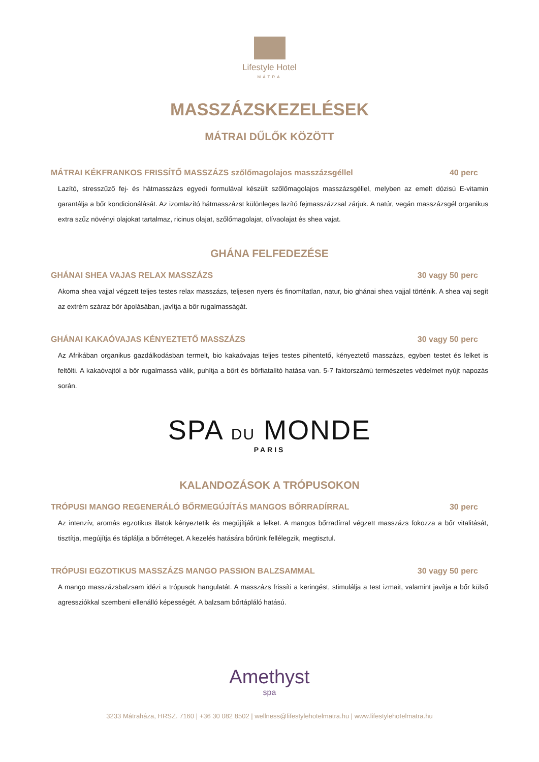Lifestyle Hotel
MÁTRA
MASSZÁZSKEZELÉSEK
MÁTRAI DŰLŐK KÖZÖTT
MÁTRAI KÉKFRANKOS FRISSÍTŐ MASSZÁZS szőlőmagolajos masszázsgéllel 40 perc
Lazító, stresszűző fej- és hátmasszázs egyedi formulával készült szőlőmagolajos masszázsgéllel, melyben az emelt dózisú E-vitamin garantálja a bőr kondicionálását. Az izomlazító hátmasszázst különleges lazító fejmasszázzsal zárjuk. A natúr, vegán masszázsgél organikus extra szűz növényi olajokat tartalmaz, ricinus olajat, szőlőmagolajat, olívaolajat és shea vajat.
GHÁNA FELFEDEZÉSE
GHÁNAI SHEA VAJAS RELAX MASSZÁZS 30 vagy 50 perc
Akoma shea vajjal végzett teljes testes relax masszázs, teljesen nyers és finomítatlan, natur, bio ghánai shea vajjal történik. A shea vaj segít az extrém száraz bőr ápolásában, javítja a bőr rugalmasságát.
GHÁNAI KAKAÓVAJAS KÉNYEZTETŐ MASSZÁZS 30 vagy 50 perc
Az Afrikában organikus gazdálkodásban termelt, bio kakaóvajas teljes testes pihentető, kényeztető masszázs, egyben testet és lelket is feltölti. A kakaóvajtól a bőr rugalmassá válik, puhítja a bőrt és bőrfiatalító hatása van. 5-7 faktorszámú természetes védelmet nyújt napozás során.
SPA DU MONDE
PARIS
KALANDOZÁSOK A TRÓPUSOKON
TRÓPUSI MANGO REGENERÁLÓ BŐRMEGÚJÍTÁS MANGOS BŐRRADÍRRAL 30 perc
Az intenzív, aromás egzotikus illatok kényeztetik és megújítják a lelket. A mangos bőrradírral végzett masszázs fokozza a bőr vitalitását, tisztítja, megújítja és táplálja a bőrréteget. A kezelés hatására bőrünk fellélegzik, megtisztul.
TRÓPUSI EGZOTIKUS MASSZÁZS MANGO PASSION BALZSAMMAL 30 vagy 50 perc
A mango masszázsbalzsam idézi a trópusok hangulatát. A masszázs frissíti a keringést, stimulálja a test izmait, valamint javítja a bőr külső agressziókkal szembeni ellenálló képességét. A balzsam bőrtápláló hatású.
Amethyst
spa
3233 Mátraháza, HRSZ. 7160 | +36 30 082 8502 | wellness@lifestylehotelmatra.hu | www.lifestylehotelmatra.hu